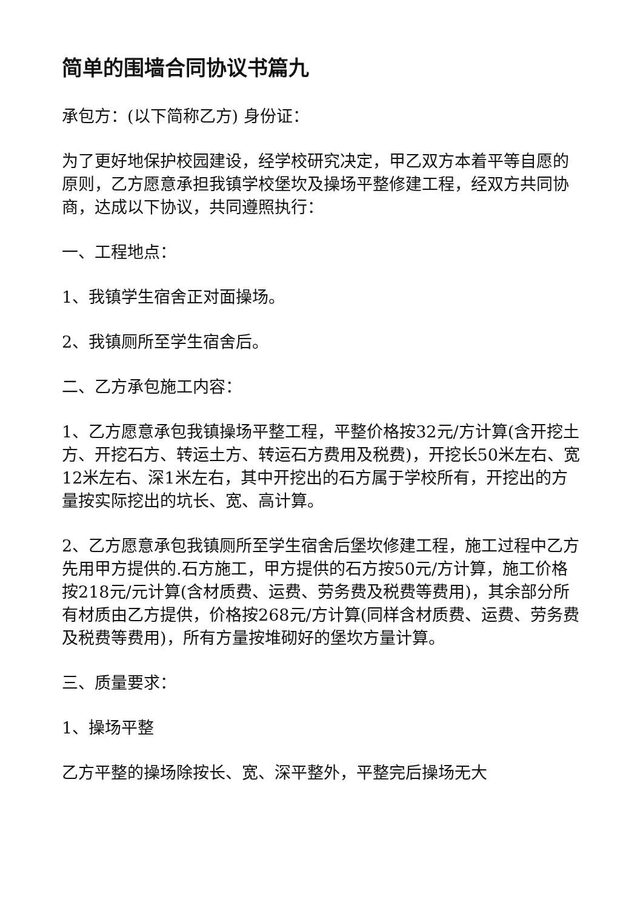简单的围墙合同协议书篇九
承包方：(以下简称乙方) 身份证：
为了更好地保护校园建设，经学校研究决定，甲乙双方本着平等自愿的原则，乙方愿意承担我镇学校堡坎及操场平整修建工程，经双方共同协商，达成以下协议，共同遵照执行：
一、工程地点：
1、我镇学生宿舍正对面操场。
2、我镇厕所至学生宿舍后。
二、乙方承包施工内容：
1、乙方愿意承包我镇操场平整工程，平整价格按32元/方计算(含开挖土方、开挖石方、转运土方、转运石方费用及税费)，开挖长50米左右、宽12米左右、深1米左右，其中开挖出的石方属于学校所有，开挖出的方量按实际挖出的坑长、宽、高计算。
2、乙方愿意承包我镇厕所至学生宿舍后堡坎修建工程，施工过程中乙方先用甲方提供的.石方施工，甲方提供的石方按50元/方计算，施工价格按218元/元计算(含材质费、运费、劳务费及税费等费用)，其余部分所有材质由乙方提供，价格按268元/方计算(同样含材质费、运费、劳务费及税费等费用)，所有方量按堆砌好的堡坎方量计算。
三、质量要求：
1、操场平整
乙方平整的操场除按长、宽、深平整外，平整完后操场无大